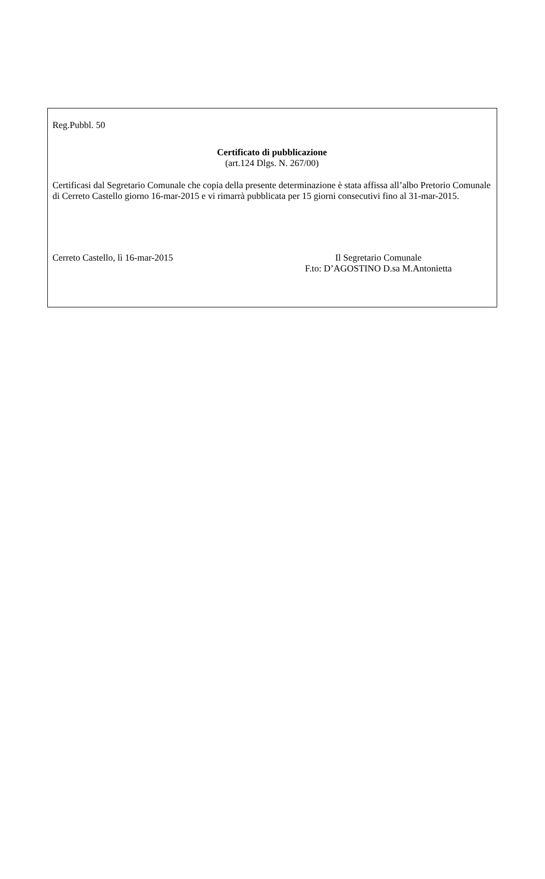Reg.Pubbl. 50
Certificato di pubblicazione
(art.124 Dlgs. N. 267/00)
Certificasi dal Segretario Comunale che copia della presente determinazione è stata affissa all’albo Pretorio Comunale di Cerreto Castello giorno 16-mar-2015 e vi rimarrà pubblicata per 15 giorni consecutivi fino al 31-mar-2015.
Cerreto Castello, lì 16-mar-2015
Il Segretario Comunale
F.to: D’AGOSTINO D.sa M.Antonietta